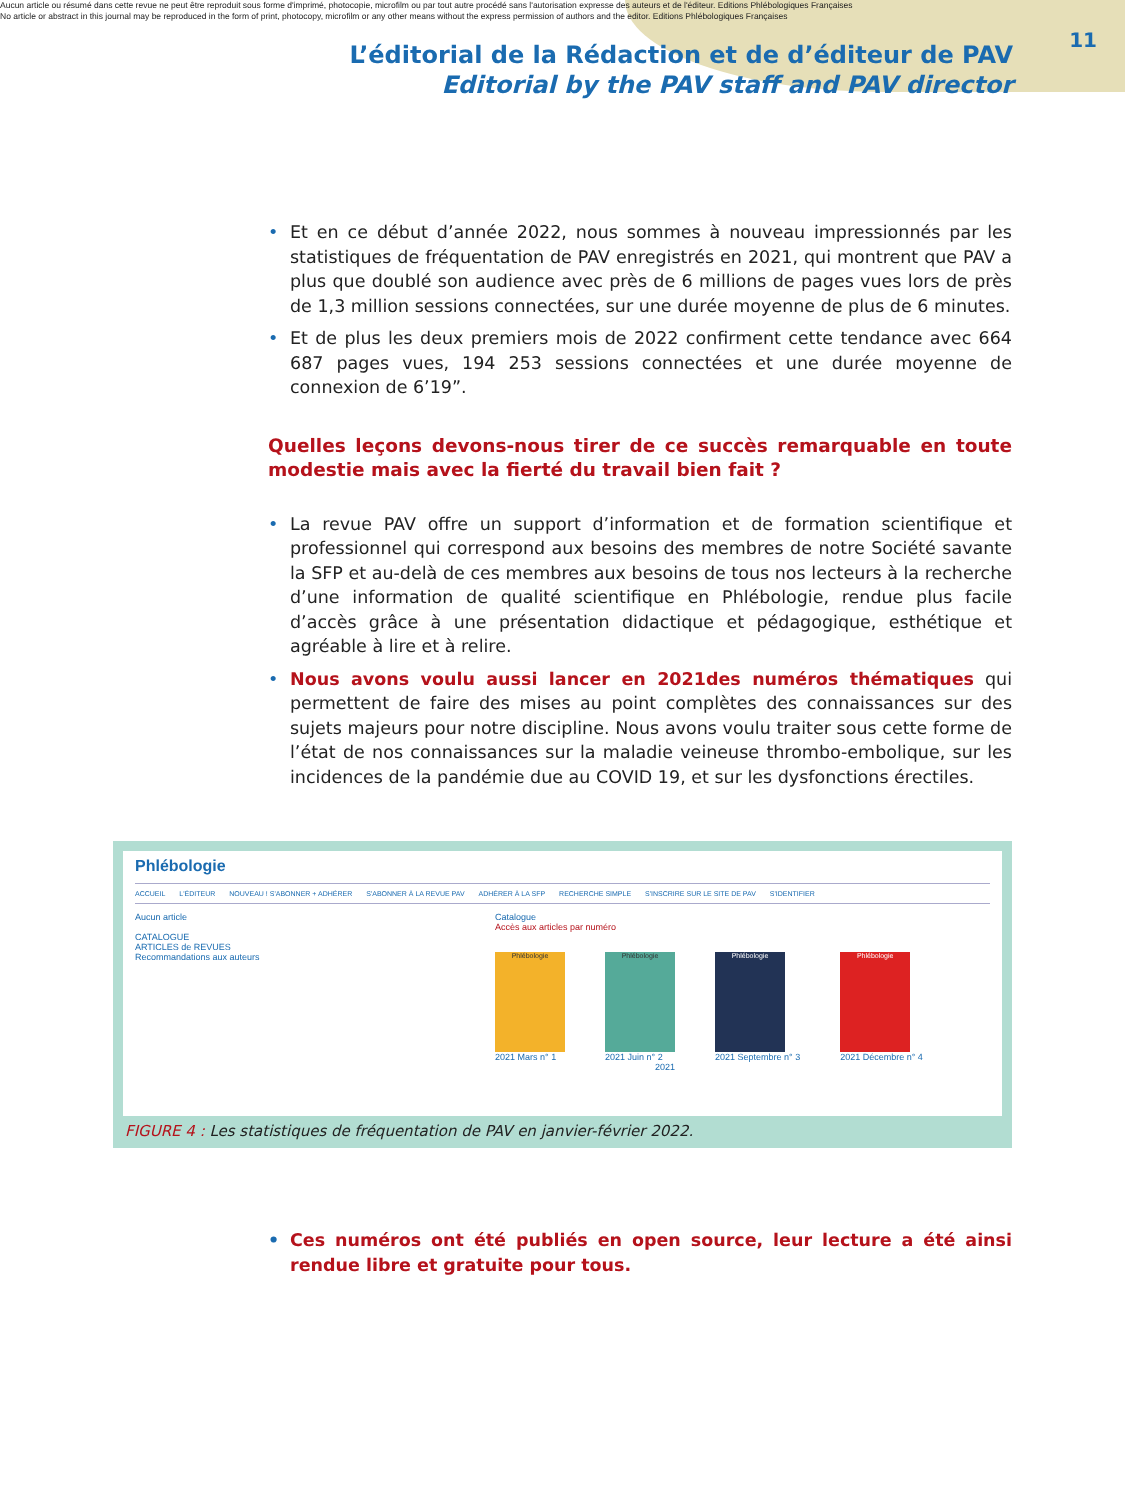Aucun article ou résumé dans cette revue ne peut être reproduit sous forme d'imprimé, photocopie, microfilm ou par tout autre procédé sans l'autorisation expresse des auteurs et de l'éditeur. Editions Phlébologiques Françaises
No article or abstract in this journal may be reproduced in the form of print, photocopy, microfilm or any other means without the express permission of authors and the editor. Editions Phlébologiques Françaises
L’éditorial de la Rédaction et de d’éditeur de PAV
Editorial by the PAV staff and PAV director
11
• Et en ce début d’année 2022, nous sommes à nouveau impressionnés par les statistiques de fréquentation de PAV enregistrés en 2021, qui montrent que PAV a plus que doublé son audience avec près de 6 millions de pages vues lors de près de 1,3 million sessions connectées, sur une durée moyenne de plus de 6 minutes.
• Et de plus les deux premiers mois de 2022 confirment cette tendance avec 664 687 pages vues, 194 253 sessions connectées et une durée moyenne de connexion de 6’19”.
Quelles leçons devons-nous tirer de ce succès remarquable en toute modestie mais avec la fierté du travail bien fait ?
• La revue PAV offre un support d’information et de formation scientifique et professionnel qui correspond aux besoins des membres de notre Société savante la SFP et au-delà de ces membres aux besoins de tous nos lecteurs à la recherche d’une information de qualité scientifique en Phlébologie, rendue plus facile d’accès grâce à une présentation didactique et pédagogique, esthétique et agréable à lire et à relire.
• Nous avons voulu aussi lancer en 2021des numéros thématiques qui permettent de faire des mises au point complètes des connaissances sur des sujets majeurs pour notre discipline. Nous avons voulu traiter sous cette forme de l’état de nos connaissances sur la maladie veineuse thrombo-embolique, sur les incidences de la pandémie due au COVID 19, et sur les dysfonctions érectiles.
Phlébologie
ACCUEIL L'ÉDITEUR NOUVEAU ! S'ABONNER + ADHÉRER S'ABONNER À LA REVUE PAV ADHÉRER À LA SFP RECHERCHE SIMPLE S'INSCRIRE SUR LE SITE DE PAV S'IDENTIFIER
Aucun article
CATALOGUE
ARTICLES de REVUES
Recommandations aux auteurs
Catalogue
Accès aux articles par numéro
Phlébologie
2021 Mars n° 1
Phlébologie
2021 Juin n° 2
Phlébologie
2021 Septembre n° 3
Phlébologie
2021 Décembre n° 4
2021
FIGURE 4 : Les statistiques de fréquentation de PAV en janvier-février 2022.
• Ces numéros ont été publiés en open source, leur lecture a été ainsi rendue libre et gratuite pour tous.